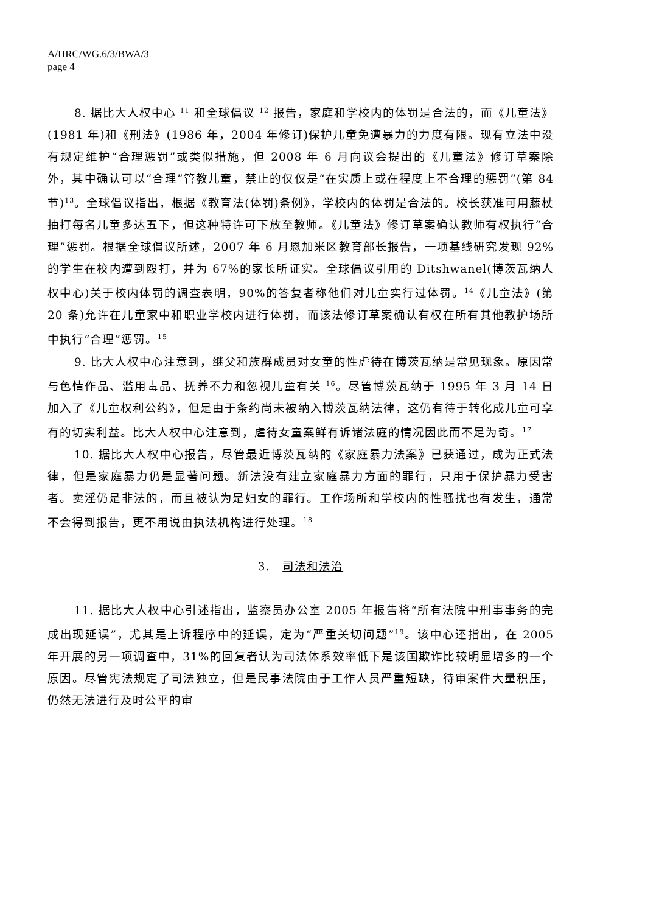A/HRC/WG.6/3/BWA/3
page 4
8. 据比大人权中心 <sup>11</sup> 和全球倡议 <sup>12</sup> 报告，家庭和学校内的体罚是合法的，而《儿童法》(1981 年)和《刑法》(1986 年，2004 年修订)保护儿童免遭暴力的力度有限。现有立法中没有规定维护“合理惩罚”或类似措施，但 2008 年 6 月向议会提出的《儿童法》修订草案除外，其中确认可以“合理”管教儿童，禁止的仅仅是“在实质上或在程度上不合理的惩罚”(第 84 节)<sup>13</sup>。全球倡议指出，根据《教育法(体罚)条例》，学校内的体罚是合法的。校长获准可用藤杖抽打每名儿童多达五下，但这种特许可下放至教师。《儿童法》修订草案确认教师有权执行“合理”惩罚。根据全球倡议所述，2007 年 6 月恩加米区教育部长报告，一项基线研究发现 92%的学生在校内遭到殴打，并为 67%的家长所证实。全球倡议引用的 Ditshwanel(博茨瓦纳人权中心)关于校内体罚的调查表明，90%的答复者称他们对儿童实行过体罚。<sup>14</sup>《儿童法》(第 20 条)允许在儿童家中和职业学校内进行体罚，而该法修订草案确认有权在所有其他教护场所中执行“合理”惩罚。<sup>15</sup>
9. 比大人权中心注意到，继父和族群成员对女童的性虐待在博茨瓦纳是常见现象。原因常与色情作品、滥用毒品、抚养不力和忽视儿童有关 <sup>16</sup>。尽管博茨瓦纳于 1995 年 3 月 14 日加入了《儿童权利公约》，但是由于条约尚未被纳入博茨瓦纳法律，这仍有待于转化成儿童可享有的切实利益。比大人权中心注意到，虐待女童案鲜有诉诸法庭的情况因此而不足为奇。<sup>17</sup>
10. 据比大人权中心报告，尽管最近博茨瓦纳的《家庭暴力法案》已获通过，成为正式法律，但是家庭暴力仍是显著问题。新法没有建立家庭暴力方面的罪行，只用于保护暴力受害者。卖淫仍是非法的，而且被认为是妇女的罪行。工作场所和学校内的性骚扰也有发生，通常不会得到报告，更不用说由执法机构进行处理。<sup>18</sup>
3. 司法和法治
11. 据比大人权中心引述指出，监察员办公室 2005 年报告将“所有法院中刑事事务的完成出现延误”，尤其是上诉程序中的延误，定为“严重关切问题”<sup>19</sup>。该中心还指出，在 2005 年开展的另一项调查中，31%的回复者认为司法体系效率低下是该国欺诈比较明显增多的一个原因。尽管宪法规定了司法独立，但是民事法院由于工作人员严重短缺，待审案件大量积压，仍然无法进行及时公平的审